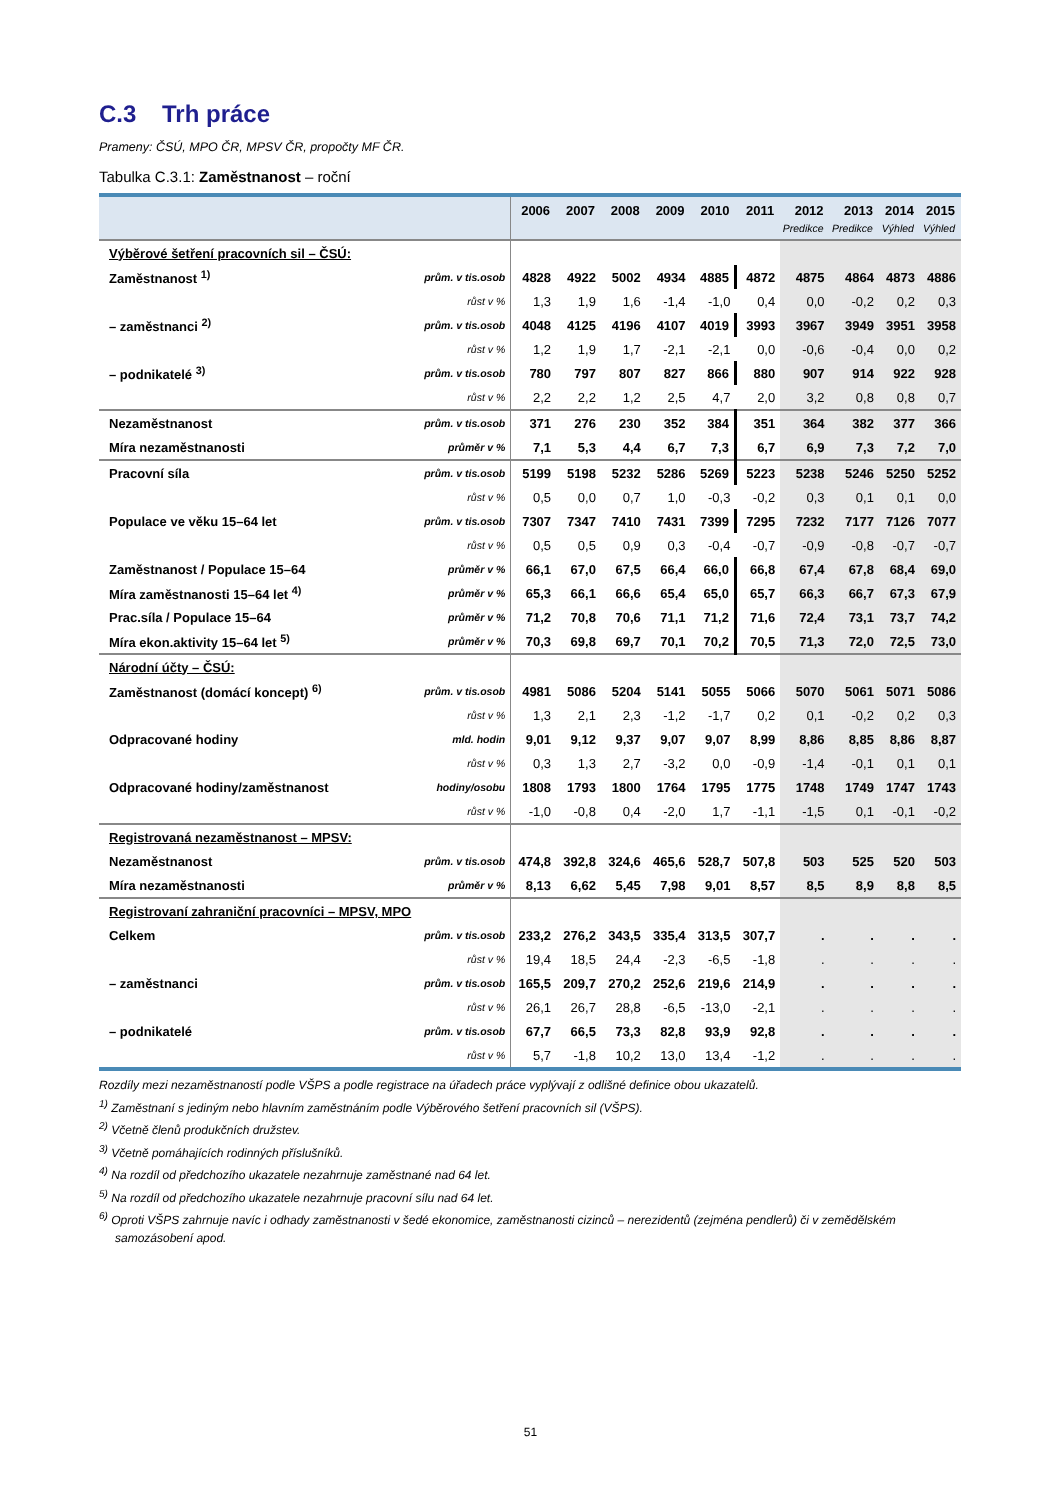C.3 Trh práce
Prameny: ČSÚ, MPO ČR, MPSV ČR, propočty MF ČR.
Tabulka C.3.1: Zaměstnanost – roční
| | | 2006 | 2007 | 2008 | 2009 | 2010 | 2011 | 2012 | 2013 | 2014 | 2015 |
| --- | --- | --- | --- | --- | --- | --- | --- | --- | --- | --- | --- |
| | | | | | | | | Predikce | Predikce | Výhled | Výhled |
| Výběrové šetření pracovních sil – ČSÚ: | | | | | | | | | | | |
| Zaměstnanost <sup>1)</sup> | prům. v tis.osob | 4828 | 4922 | 5002 | 4934 | 4885 | 4872 | 4875 | 4864 | 4873 | 4886 |
| | růst v % | 1,3 | 1,9 | 1,6 | -1,4 | -1,0 | 0,4 | 0,0 | -0,2 | 0,2 | 0,3 |
| – zaměstnanci <sup>2)</sup> | prům. v tis.osob | 4048 | 4125 | 4196 | 4107 | 4019 | 3993 | 3967 | 3949 | 3951 | 3958 |
| | růst v % | 1,2 | 1,9 | 1,7 | -2,1 | -2,1 | 0,0 | -0,6 | -0,4 | 0,0 | 0,2 |
| – podnikatelé <sup>3)</sup> | prům. v tis.osob | 780 | 797 | 807 | 827 | 866 | 880 | 907 | 914 | 922 | 928 |
| | růst v % | 2,2 | 2,2 | 1,2 | 2,5 | 4,7 | 2,0 | 3,2 | 0,8 | 0,8 | 0,7 |
| Nezaměstnanost | prům. v tis.osob | 371 | 276 | 230 | 352 | 384 | 351 | 364 | 382 | 377 | 366 |
| Míra nezaměstnanosti | průměr v % | 7,1 | 5,3 | 4,4 | 6,7 | 7,3 | 6,7 | 6,9 | 7,3 | 7,2 | 7,0 |
| Pracovní síla | prům. v tis.osob | 5199 | 5198 | 5232 | 5286 | 5269 | 5223 | 5238 | 5246 | 5250 | 5252 |
| | růst v % | 0,5 | 0,0 | 0,7 | 1,0 | -0,3 | -0,2 | 0,3 | 0,1 | 0,1 | 0,0 |
| Populace ve věku 15–64 let | prům. v tis.osob | 7307 | 7347 | 7410 | 7431 | 7399 | 7295 | 7232 | 7177 | 7126 | 7077 |
| | růst v % | 0,5 | 0,5 | 0,9 | 0,3 | -0,4 | -0,7 | -0,9 | -0,8 | -0,7 | -0,7 |
| Zaměstnanost / Populace 15–64 | průměr v % | 66,1 | 67,0 | 67,5 | 66,4 | 66,0 | 66,8 | 67,4 | 67,8 | 68,4 | 69,0 |
| Míra zaměstnanosti 15–64 let <sup>4)</sup> | průměr v % | 65,3 | 66,1 | 66,6 | 65,4 | 65,0 | 65,7 | 66,3 | 66,7 | 67,3 | 67,9 |
| Prac.síla / Populace 15–64 | průměr v % | 71,2 | 70,8 | 70,6 | 71,1 | 71,2 | 71,6 | 72,4 | 73,1 | 73,7 | 74,2 |
| Míra ekon.aktivity 15–64 let <sup>5)</sup> | průměr v % | 70,3 | 69,8 | 69,7 | 70,1 | 70,2 | 70,5 | 71,3 | 72,0 | 72,5 | 73,0 |
| Národní účty – ČSÚ: | | | | | | | | | | | |
| Zaměstnanost (domácí koncept) <sup>6)</sup> | prům. v tis.osob | 4981 | 5086 | 5204 | 5141 | 5055 | 5066 | 5070 | 5061 | 5071 | 5086 |
| | růst v % | 1,3 | 2,1 | 2,3 | -1,2 | -1,7 | 0,2 | 0,1 | -0,2 | 0,2 | 0,3 |
| Odpracované hodiny | mld. hodin | 9,01 | 9,12 | 9,37 | 9,07 | 9,07 | 8,99 | 8,86 | 8,85 | 8,86 | 8,87 |
| | růst v % | 0,3 | 1,3 | 2,7 | -3,2 | 0,0 | -0,9 | -1,4 | -0,1 | 0,1 | 0,1 |
| Odpracované hodiny/zaměstnanost | hodiny/osobu | 1808 | 1793 | 1800 | 1764 | 1795 | 1775 | 1748 | 1749 | 1747 | 1743 |
| | růst v % | -1,0 | -0,8 | 0,4 | -2,0 | 1,7 | -1,1 | -1,5 | 0,1 | -0,1 | -0,2 |
| Registrovaná nezaměstnanost – MPSV: | | | | | | | | | | | |
| Nezaměstnanost | prům. v tis.osob | 474,8 | 392,8 | 324,6 | 465,6 | 528,7 | 507,8 | 503 | 525 | 520 | 503 |
| Míra nezaměstnanosti | průměr v % | 8,13 | 6,62 | 5,45 | 7,98 | 9,01 | 8,57 | 8,5 | 8,9 | 8,8 | 8,5 |
| Registrovaní zahraniční pracovníci – MPSV, MPO | | | | | | | | | | | |
| Celkem | prům. v tis.osob | 233,2 | 276,2 | 343,5 | 335,4 | 313,5 | 307,7 | . | . | . | . |
| | růst v % | 19,4 | 18,5 | 24,4 | -2,3 | -6,5 | -1,8 | . | . | . | . |
| – zaměstnanci | prům. v tis.osob | 165,5 | 209,7 | 270,2 | 252,6 | 219,6 | 214,9 | . | . | . | . |
| | růst v % | 26,1 | 26,7 | 28,8 | -6,5 | -13,0 | -2,1 | . | . | . | . |
| – podnikatelé | prům. v tis.osob | 67,7 | 66,5 | 73,3 | 82,8 | 93,9 | 92,8 | . | . | . | . |
| | růst v % | 5,7 | -1,8 | 10,2 | 13,0 | 13,4 | -1,2 | . | . | . | . |
Rozdíly mezi nezaměstnaností podle VŠPS a podle registrace na úřadech práce vyplývají z odlišné definice obou ukazatelů.
<sup>1)</sup> Zaměstnaní s jediným nebo hlavním zaměstnáním podle Výběrového šetření pracovních sil (VŠPS).
<sup>2)</sup> Včetně členů produkčních družstev.
<sup>3)</sup> Včetně pomáhajících rodinných příslušníků.
<sup>4)</sup> Na rozdíl od předchozího ukazatele nezahrnuje zaměstnané nad 64 let.
<sup>5)</sup> Na rozdíl od předchozího ukazatele nezahrnuje pracovní sílu nad 64 let.
<sup>6)</sup> Oproti VŠPS zahrnuje navíc i odhady zaměstnanosti v šedé ekonomice, zaměstnanosti cizinců – nerezidentů (zejména pendlerů) či v zemědělském samozásobení apod.
51